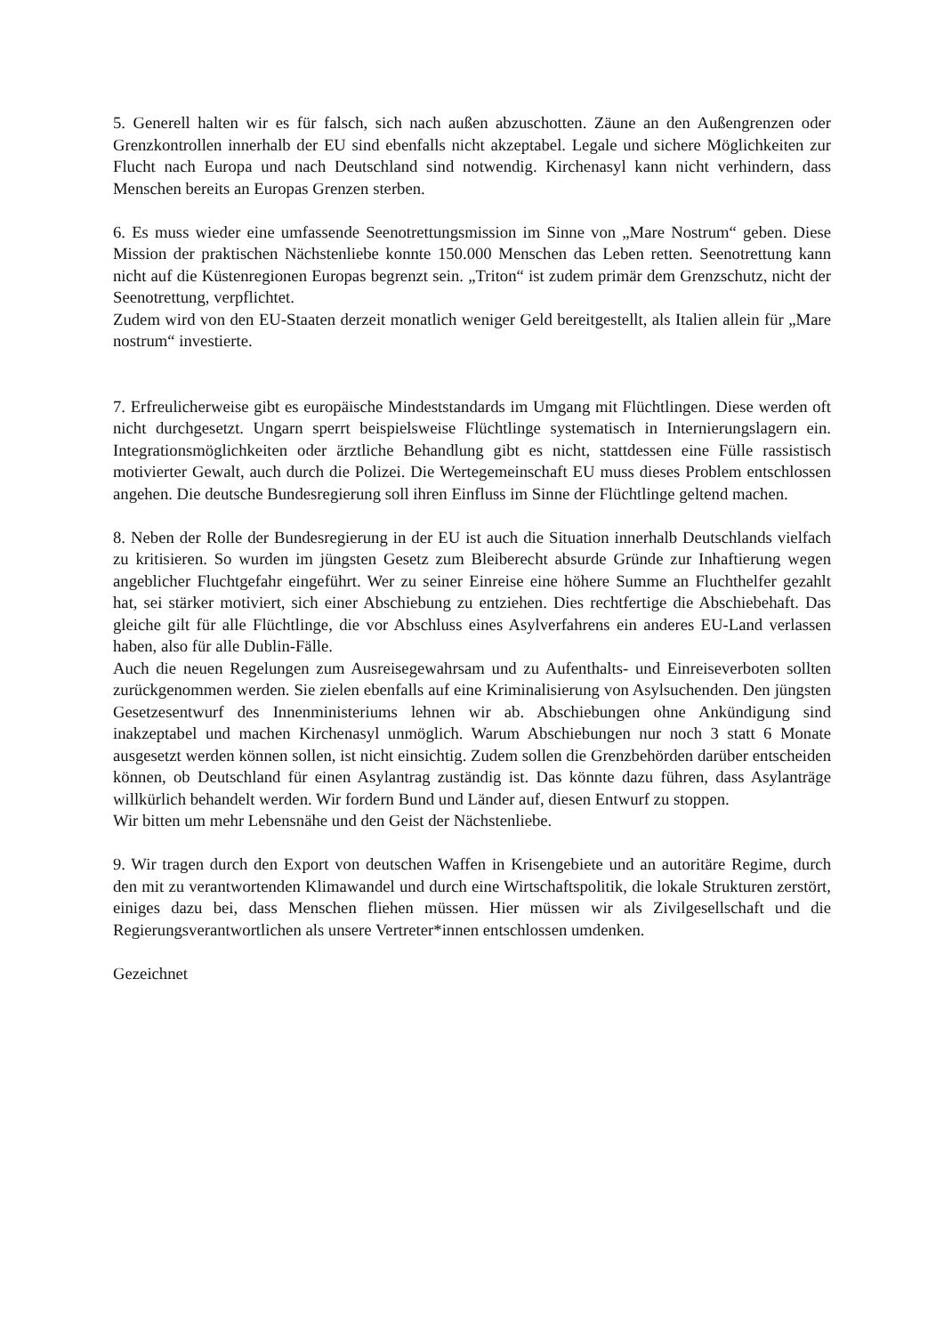5. Generell halten wir es für falsch, sich nach außen abzuschotten. Zäune an den Außengrenzen oder Grenzkontrollen innerhalb der EU sind ebenfalls nicht akzeptabel. Legale und sichere Möglichkeiten zur Flucht nach Europa und nach Deutschland sind notwendig. Kirchenasyl kann nicht verhindern, dass Menschen bereits an Europas Grenzen sterben.
6. Es muss wieder eine umfassende Seenotrettungsmission im Sinne von „Mare Nostrum“ geben. Diese Mission der praktischen Nächstenliebe konnte 150.000 Menschen das Leben retten. Seenotrettung kann nicht auf die Küstenregionen Europas begrenzt sein. „Triton“ ist zudem primär dem Grenzschutz, nicht der Seenotrettung, verpflichtet.
Zudem wird von den EU-Staaten derzeit monatlich weniger Geld bereitgestellt, als Italien allein für „Mare nostrum“ investierte.
7. Erfreulicherweise gibt es europäische Mindeststandards im Umgang mit Flüchtlingen. Diese werden oft nicht durchgesetzt. Ungarn sperrt beispielsweise Flüchtlinge systematisch in Internierungslagern ein. Integrationsmöglichkeiten oder ärztliche Behandlung gibt es nicht, stattdessen eine Fülle rassistisch motivierter Gewalt, auch durch die Polizei. Die Wertegemeinschaft EU muss dieses Problem entschlossen angehen. Die deutsche Bundesregierung soll ihren Einfluss im Sinne der Flüchtlinge geltend machen.
8. Neben der Rolle der Bundesregierung in der EU ist auch die Situation innerhalb Deutschlands vielfach zu kritisieren. So wurden im jüngsten Gesetz zum Bleiberecht absurde Gründe zur Inhaftierung wegen angeblicher Fluchtgefahr eingeführt. Wer zu seiner Einreise eine höhere Summe an Fluchthelfer gezahlt hat, sei stärker motiviert, sich einer Abschiebung zu entziehen. Dies rechtfertige die Abschiebehaft. Das gleiche gilt für alle Flüchtlinge, die vor Abschluss eines Asylverfahrens ein anderes EU-Land verlassen haben, also für alle Dublin-Fälle.
Auch die neuen Regelungen zum Ausreisegewahrsam und zu Aufenthalts- und Einreiseverboten sollten zurückgenommen werden. Sie zielen ebenfalls auf eine Kriminalisierung von Asylsuchenden. Den jüngsten Gesetzesentwurf des Innenministeriums lehnen wir ab. Abschiebungen ohne Ankündigung sind inakzeptabel und machen Kirchenasyl unmöglich. Warum Abschiebungen nur noch 3 statt 6 Monate ausgesetzt werden können sollen, ist nicht einsichtig. Zudem sollen die Grenzbehörden darüber entscheiden können, ob Deutschland für einen Asylantrag zuständig ist. Das könnte dazu führen, dass Asylanträge willkürlich behandelt werden. Wir fordern Bund und Länder auf, diesen Entwurf zu stoppen.
Wir bitten um mehr Lebensnähe und den Geist der Nächstenliebe.
9. Wir tragen durch den Export von deutschen Waffen in Krisengebiete und an autoritäre Regime, durch den mit zu verantwortenden Klimawandel und durch eine Wirtschaftspolitik, die lokale Strukturen zerstört, einiges dazu bei, dass Menschen fliehen müssen. Hier müssen wir als Zivilgesellschaft und die Regierungsverantwortlichen als unsere Vertreter*innen entschlossen umdenken.
Gezeichnet